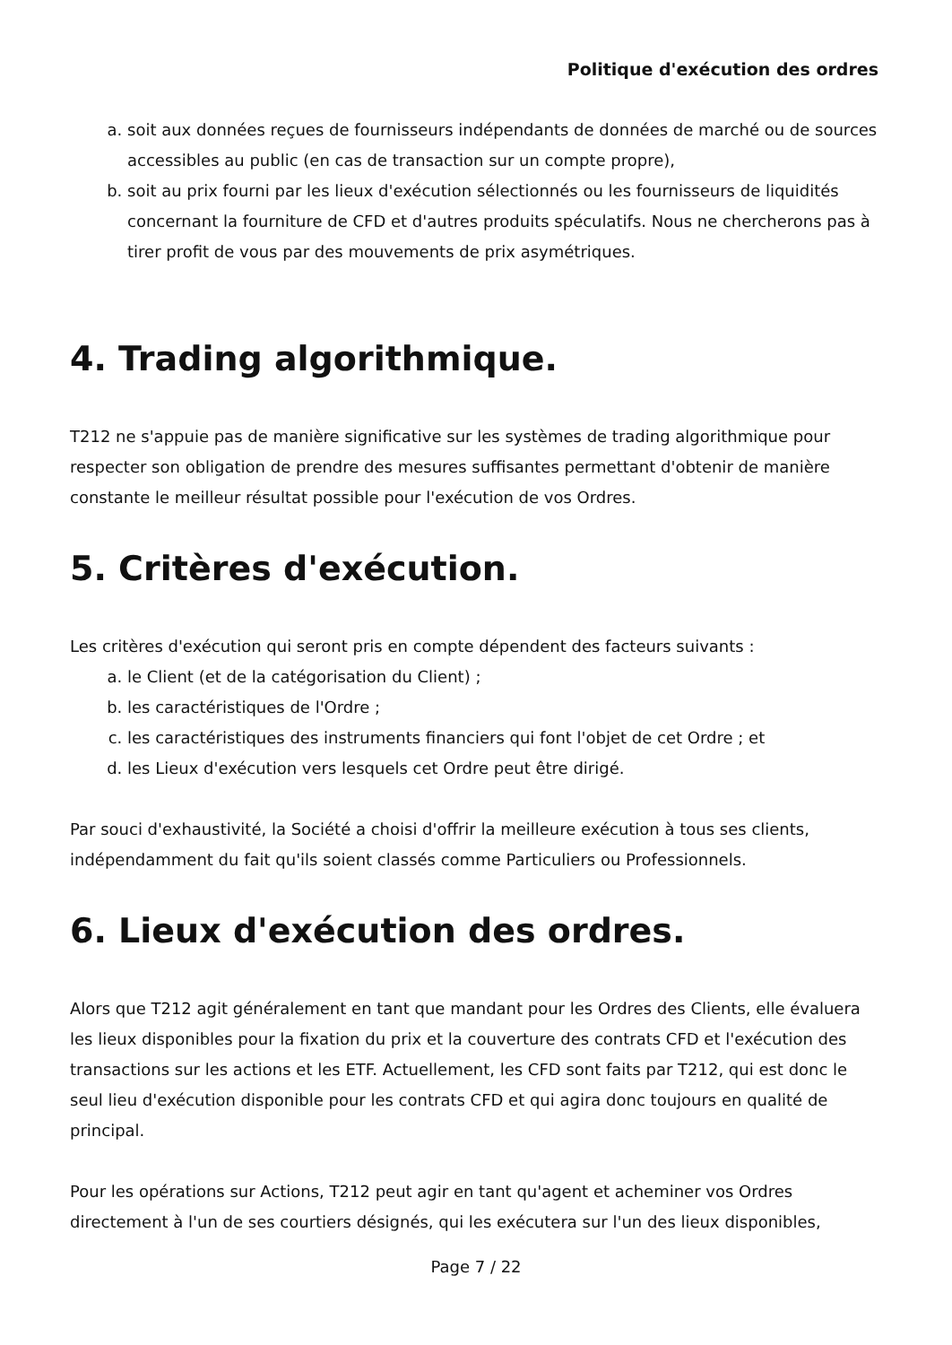Politique d'exécution des ordres
a. soit aux données reçues de fournisseurs indépendants de données de marché ou de sources accessibles au public (en cas de transaction sur un compte propre),
b. soit au prix fourni par les lieux d'exécution sélectionnés ou les fournisseurs de liquidités concernant la fourniture de CFD et d'autres produits spéculatifs. Nous ne chercherons pas à tirer profit de vous par des mouvements de prix asymétriques.
4. Trading algorithmique.
T212 ne s'appuie pas de manière significative sur les systèmes de trading algorithmique pour respecter son obligation de prendre des mesures suffisantes permettant d'obtenir de manière constante le meilleur résultat possible pour l'exécution de vos Ordres.
5. Critères d'exécution.
Les critères d'exécution qui seront pris en compte dépendent des facteurs suivants :
a. le Client (et de la catégorisation du Client) ;
b. les caractéristiques de l'Ordre ;
c. les caractéristiques des instruments financiers qui font l'objet de cet Ordre ; et
d. les Lieux d'exécution vers lesquels cet Ordre peut être dirigé.
Par souci d'exhaustivité, la Société a choisi d'offrir la meilleure exécution à tous ses clients, indépendamment du fait qu'ils soient classés comme Particuliers ou Professionnels.
6. Lieux d'exécution des ordres.
Alors que T212 agit généralement en tant que mandant pour les Ordres des Clients, elle évaluera les lieux disponibles pour la fixation du prix et la couverture des contrats CFD et l'exécution des transactions sur les actions et les ETF. Actuellement, les CFD sont faits par T212, qui est donc le seul lieu d'exécution disponible pour les contrats CFD et qui agira donc toujours en qualité de principal.
Pour les opérations sur Actions, T212 peut agir en tant qu'agent et acheminer vos Ordres directement à l'un de ses courtiers désignés, qui les exécutera sur l'un des lieux disponibles,
Page 7 / 22